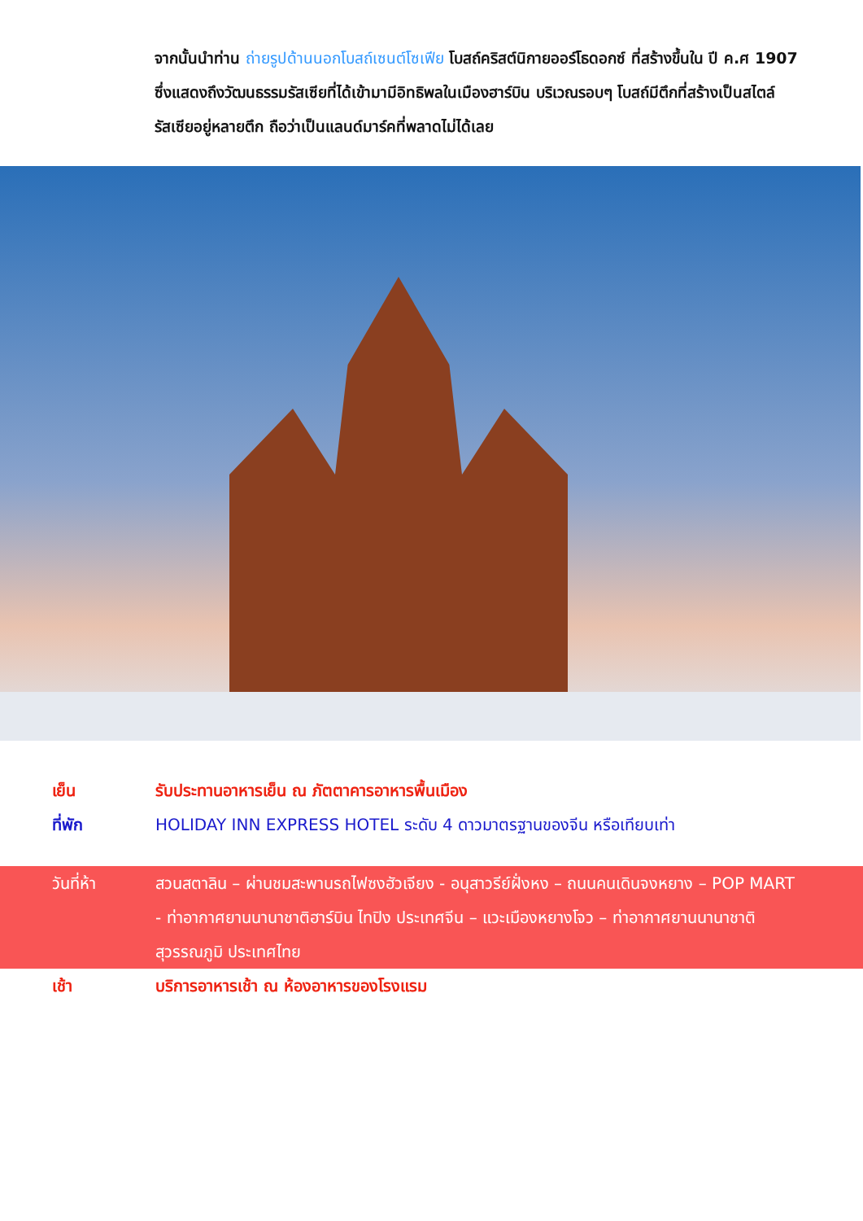จากนั้นนำท่าน ถ่ายรูปด้านนอกโบสถ์เซนต์โซเฟีย โบสถ์คริสต์นิกายออร์โธดอกซ์ ที่สร้างขึ้นใน ปี ค.ศ 1907 ซึ่งแสดงถึงวัฒนธรรมรัสเซียที่ได้เข้ามามีอิทธิพลในเมืองฮาร์บิน บริเวณรอบๆ โบสถ์มีตึกที่สร้างเป็นสไตล์รัสเซียอยู่หลายตึก ถือว่าเป็นแลนด์มาร์คที่พลาดไม่ได้เลย
เย็น รับประทานอาหารเย็น ณ ภัตตาคารอาหารพื้นเมือง
ที่พัก HOLIDAY INN EXPRESS HOTEL ระดับ 4 ดาวมาตรฐานของจีน หรือเทียบเท่า
วันที่ห้า สวนสตาลิน – ผ่านชมสะพานรถไฟซงฮัวเจียง - อนุสาวรีย์ฝั่งหง – ถนนคนเดินจงหยาง – POP MART - ท่าอากาศยานนานาชาติฮาร์บิน ไทปิง ประเทศจีน – แวะเมืองหยางโจว – ท่าอากาศยานนานาชาติสุวรรณภูมิ ประเทศไทย
เช้า บริการอาหารเช้า ณ ห้องอาหารของโรงแรม